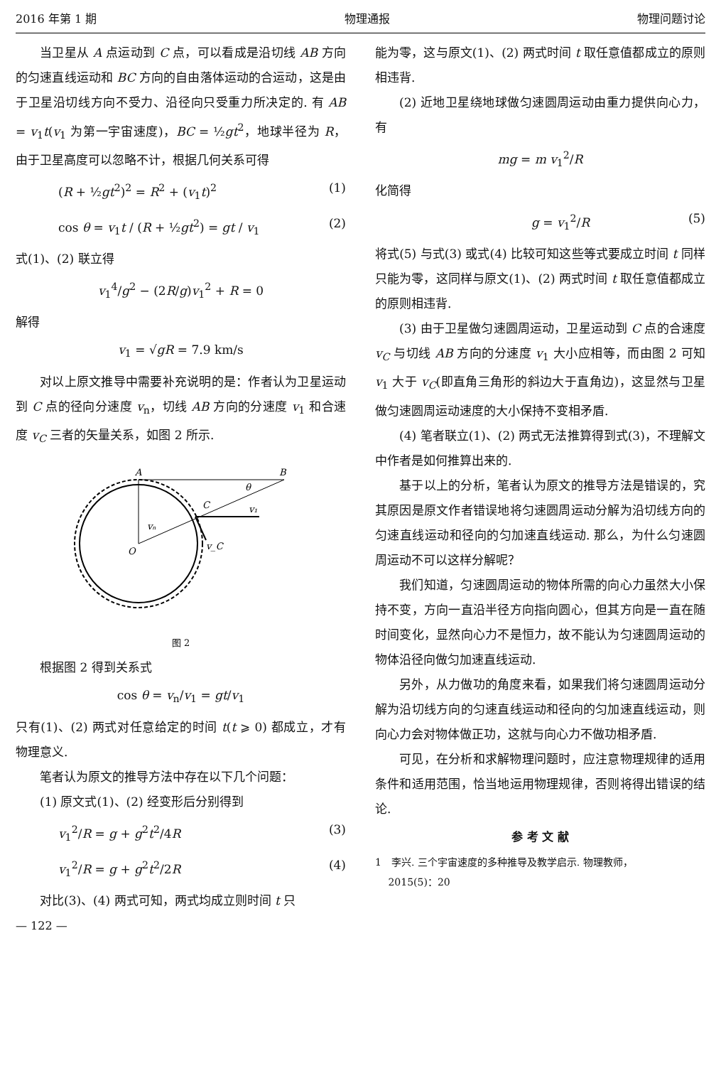2016 年第 1 期 物理通报 物理问题讨论
当卫星从 A 点运动到 C 点，可以看成是沿切线 AB 方向的匀速直线运动和 BC 方向的自由落体运动的合运动，这是由于卫星沿切线方向不受力、沿径向只受重力所决定的. 有 AB = v<sub>1</sub>t(v<sub>1</sub> 为第一宇宙速度)，BC = ½gt<sup>2</sup>，地球半径为 R，由于卫星高度可以忽略不计，根据几何关系可得
(R + ½gt<sup>2</sup>)<sup>2</sup> = R<sup>2</sup> + (v<sub>1</sub>t)<sup>2</sup> (1)
cos θ = v<sub>1</sub>t / (R + ½gt<sup>2</sup>) = gt / v<sub>1</sub> (2)
式(1)、(2) 联立得
v<sub>1</sub><sup>4</sup>/g<sup>2</sup> − (2R/g)v<sub>1</sub><sup>2</sup> + R = 0
解得
v<sub>1</sub> = √gR = 7.9 km/s
对以上原文推导中需要补充说明的是：作者认为卫星运动到 C 点的径向分速度 v<sub>n</sub>，切线 AB 方向的分速度 v<sub>1</sub> 和合速度 v<sub>C</sub> 三者的矢量关系，如图 2 所示.
A
B
C
O
v₁
vₙ
v_C
θ
图 2
根据图 2 得到关系式
cos θ = v<sub>n</sub>/v<sub>1</sub> = gt/v<sub>1</sub>
只有(1)、(2) 两式对任意给定的时间 t(t ⩾ 0) 都成立，才有物理意义.
笔者认为原文的推导方法中存在以下几个问题：
(1) 原文式(1)、(2) 经变形后分别得到
v<sub>1</sub><sup>2</sup>/R = g + g<sup>2</sup>t<sup>2</sup>/4R (3)
v<sub>1</sub><sup>2</sup>/R = g + g<sup>2</sup>t<sup>2</sup>/2R (4)
对比(3)、(4) 两式可知，两式均成立则时间 t 只
能为零，这与原文(1)、(2) 两式时间 t 取任意值都成立的原则相违背.
(2) 近地卫星绕地球做匀速圆周运动由重力提供向心力，有
mg = m v<sub>1</sub><sup>2</sup>/R
化简得
g = v<sub>1</sub><sup>2</sup>/R (5)
将式(5) 与式(3) 或式(4) 比较可知这些等式要成立时间 t 同样只能为零，这同样与原文(1)、(2) 两式时间 t 取任意值都成立的原则相违背.
(3) 由于卫星做匀速圆周运动，卫星运动到 C 点的合速度 v<sub>C</sub> 与切线 AB 方向的分速度 v<sub>1</sub> 大小应相等，而由图 2 可知 v<sub>1</sub> 大于 v<sub>C</sub>(即直角三角形的斜边大于直角边)，这显然与卫星做匀速圆周运动速度的大小保持不变相矛盾.
(4) 笔者联立(1)、(2) 两式无法推算得到式(3)，不理解文中作者是如何推算出来的.
基于以上的分析，笔者认为原文的推导方法是错误的，究其原因是原文作者错误地将匀速圆周运动分解为沿切线方向的匀速直线运动和径向的匀加速直线运动. 那么，为什么匀速圆周运动不可以这样分解呢？
我们知道，匀速圆周运动的物体所需的向心力虽然大小保持不变，方向一直沿半径方向指向圆心，但其方向是一直在随时间变化，显然向心力不是恒力，故不能认为匀速圆周运动的物体沿径向做匀加速直线运动.
另外，从力做功的角度来看，如果我们将匀速圆周运动分解为沿切线方向的匀速直线运动和径向的匀加速直线运动，则向心力会对物体做正功，这就与向心力不做功相矛盾.
可见，在分析和求解物理问题时，应注意物理规律的适用条件和适用范围，恰当地运用物理规律，否则将得出错误的结论.
参 考 文 献
1　李兴. 三个宇宙速度的多种推导及教学启示. 物理教师，
　 2015(5)：20
— 122 —